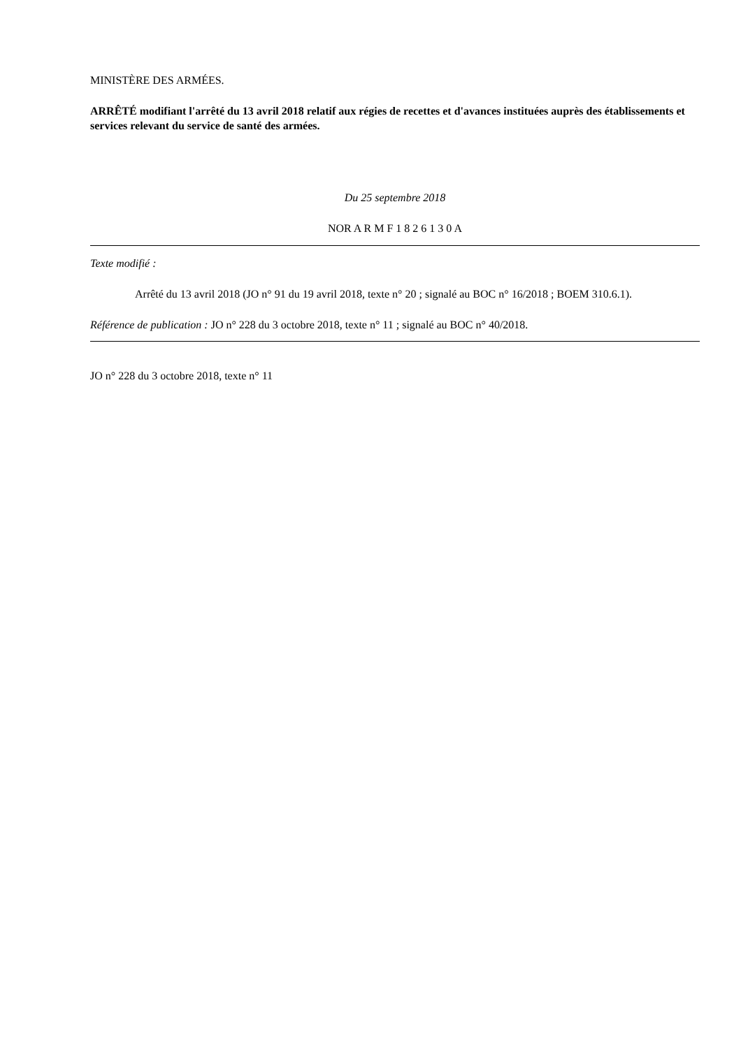MINISTÈRE DES ARMÉES.
ARRÊTÉ modifiant l'arrêté du 13 avril 2018 relatif aux régies de recettes et d'avances instituées auprès des établissements et services relevant du service de santé des armées.
Du 25 septembre 2018
NOR A R M F 1 8 2 6 1 3 0 A
Texte modifié :
Arrêté du 13 avril 2018 (JO n° 91 du 19 avril 2018, texte n° 20 ; signalé au BOC n° 16/2018 ; BOEM 310.6.1).
Référence de publication : JO n° 228 du 3 octobre 2018, texte n° 11 ; signalé au BOC n° 40/2018.
JO n° 228 du 3 octobre 2018, texte n° 11